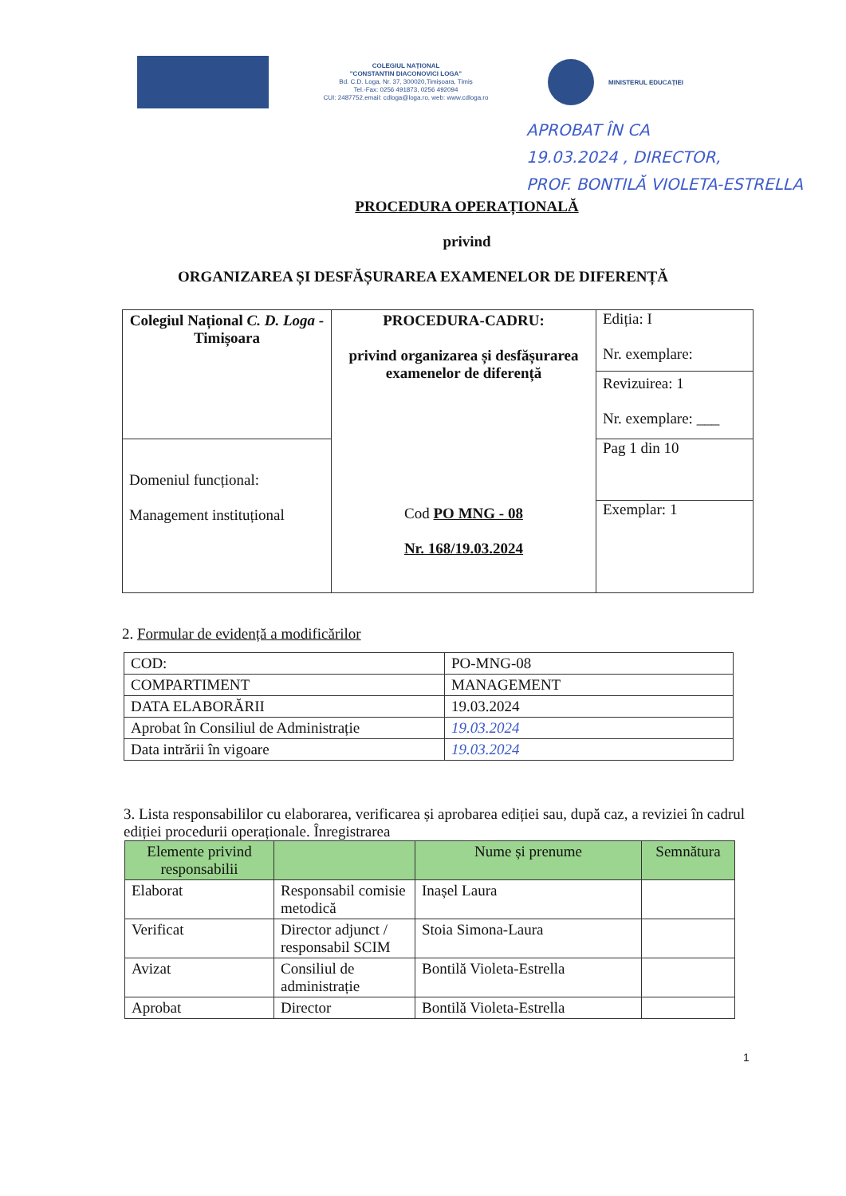COLEGIUL NAȚIONAL
"CONSTANTIN DIACONOVICI LOGA"
Bd. C.D. Loga, Nr. 37, 300020,Timișoara, Timiș
Tel.-Fax: 0256 491873, 0256 492094
CUI: 2487752,email: cdloga@loga.ro, web: www.cdloga.ro
MINISTERUL EDUCAȚIEI
APROBAT ÎN CA
19.03.2024 , DIRECTOR,
PROF. BONTILĂ VIOLETA-ESTRELLA
PROCEDURA OPERAȚIONALĂ
privind
ORGANIZAREA ȘI DESFĂȘURAREA EXAMENELOR DE DIFERENȚĂ
| Colegiul Național C. D. Loga - Timișoara | PROCEDURA-CADRU: privind organizarea și desfășurarea examenelor de diferență Cod PO MNG - 08 Nr. 168/19.03.2024 | Ediția: I Nr. exemplare: Revizuirea: 1 Nr. exemplare: ___ |
| Domeniul funcțional: Management instituțional | | Pag 1 din 10 Exemplar: 1 |
2. Formular de evidență a modificărilor
| COD: | PO-MNG-08 |
| COMPARTIMENT | MANAGEMENT |
| DATA ELABORĂRII | 19.03.2024 |
| Aprobat în Consiliul de Administrație | 19.03.2024 |
| Data intrării în vigoare | 19.03.2024 |
3. Lista responsabililor cu elaborarea, verificarea și aprobarea ediției sau, după caz, a reviziei în cadrul ediției procedurii operaționale. Înregistrarea
| Elemente privind responsabilii | | Nume și prenume | Semnătura |
| --- | --- | --- | --- |
| Elaborat | Responsabil comisie metodică | Inașel Laura | |
| Verificat | Director adjunct / responsabil SCIM | Stoia Simona-Laura | |
| Avizat | Consiliul de administrație | Bontilă Violeta-Estrella | |
| Aprobat | Director | Bontilă Violeta-Estrella | |
1